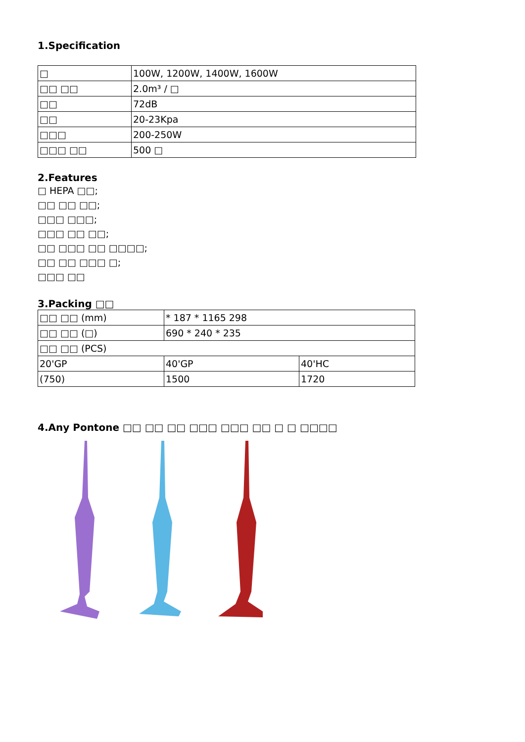1.Specification
| □ | 100W, 1200W, 1400W, 1600W |
| □□ □□ | 2.0m³ / □ |
| □□ | 72dB |
| □□ | 20-23Kpa |
| □□□ | 200-250W |
| □□□ □□ | 500 □ |
2.Features
□ HEPA □□;
□□ □□ □□;
□□□ □□□;
□□□ □□ □□;
□□ □□□ □□ □□□□;
□□ □□ □□□ □;
□□□ □□
3.Packing □□
| □□ □□ (mm) | * 187 * 1165 298 | |
| □□ □□ (□) | 690 * 240 * 235 | |
| □□ □□ (PCS) | | |
| 20'GP | 40'GP | 40'HC |
| (750) | 1500 | 1720 |
4.Any Pontone □□ □□ □□ □□□ □□□ □□ □ □ □□□□